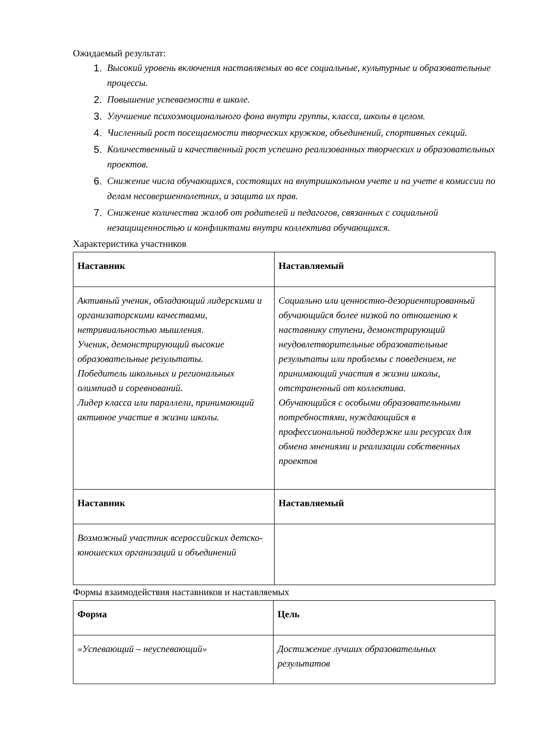Ожидаемый результат:
1. Высокий уровень включения наставляемых во все социальные, культурные и образовательные процессы.
2. Повышение успеваемости в школе.
3. Улучшение психоэмоционального фона внутри группы, класса, школы в целом.
4. Численный рост посещаемости творческих кружков, объединений, спортивных секций.
5. Количественный и качественный рост успешно реализованных творческих и образовательных проектов.
6. Снижение числа обучающихся, состоящих на внутришкольном учете и на учете в комиссии по делам несовершеннолетних, и защита их прав.
7. Снижение количества жалоб от родителей и педагогов, связанных с социальной незащищенностью и конфликтами внутри коллектива обучающихся.
Характеристика участников
| Наставник | Наставляемый |
| --- | --- |
| Активный ученик, обладающий лидерскими и организаторскими качествами, нетривиальностью мышления. Ученик, демонстрирующий высокие образовательные результаты. Победитель школьных и региональных олимпиад и соревнований. Лидер класса или параллели, принимающий активное участие в жизни школы. | Социально или ценностно-дезориентированный обучающийся более низкой по отношению к наставнику ступени, демонстрирующий неудовлетворительные образовательные результаты или проблемы с поведением, не принимающий участия в жизни школы, отстраненный от коллектива. Обучающийся с особыми образовательными потребностями, нуждающийся в профессиональной поддержке или ресурсах для обмена мнениями и реализации собственных проектов |
| Наставник | Наставляемый |
| Возможный участник всероссийских детско-юношеских организаций и объединений | |
Формы взаимодействия наставников и наставляемых
| Форма | Цель |
| --- | --- |
| «Успевающий – неуспевающий» | Достижение лучших образовательных результатов |